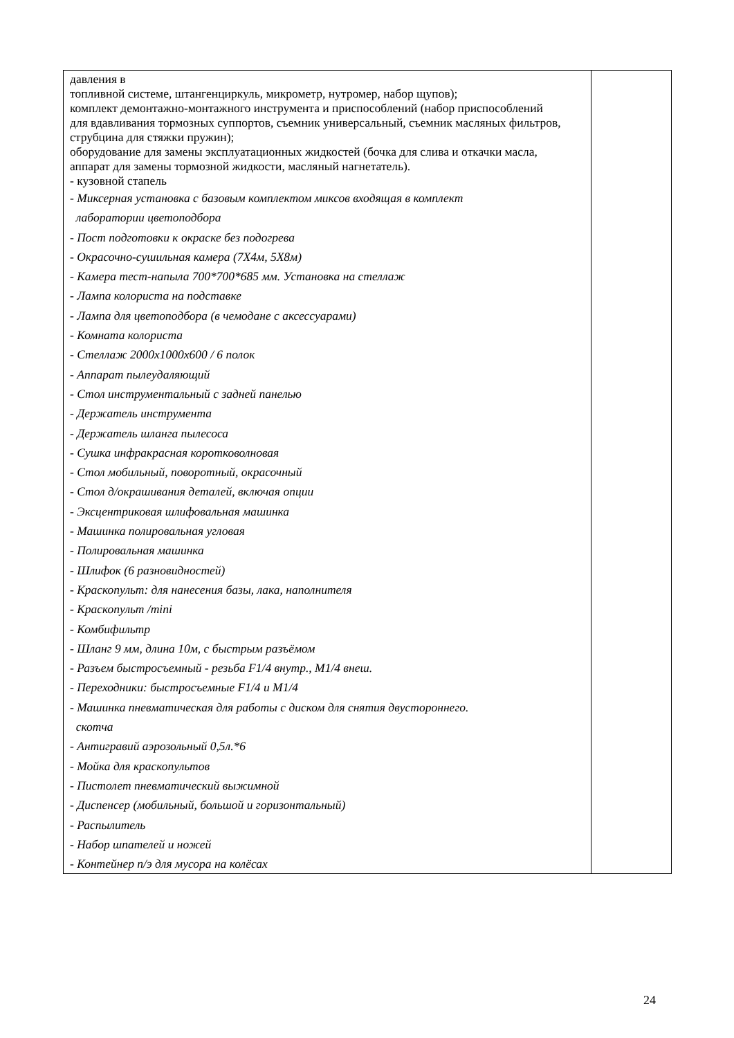| давления в топливной системе, штангенциркуль, микрометр, нутромер, набор щупов); комплект демонтажно-монтажного инструмента и приспособлений (набор приспособлений для вдавливания тормозных суппортов, съемник универсальный, съемник масляных фильтров, струбцина для стяжки пружин); оборудование для замены эксплуатационных жидкостей (бочка для слива и откачки масла, аппарат для замены тормозной жидкости, масляный нагнетатель). - кузовной стапель - Миксерная установка с базовым комплектом миксов входящая в комплект лаборатории цветоподбора - Пост подготовки к окраске без подогрева - Окрасочно-сушильная камера (7Х4м, 5Х8м) - Камера тест-напыла 700*700*685 мм. Установка на стеллаж - Лампа колориста на подставке - Лампа для цветоподбора (в чемодане с аксессуарами) - Комната колориста - Стеллаж 2000x1000x600 / 6 полок - Аппарат пылеудаляющий - Стол инструментальный с задней панелью - Держатель инструмента - Держатель шланга пылесоса - Сушка инфракрасная коротковолновая - Стол мобильный, поворотный, окрасочный - Стол д/окрашивания деталей, включая опции - Эксцентриковая шлифовальная машинка - Машинка полировальная угловая - Полировальная машинка - Шлифок (6 разновидностей) - Краскопульт: для нанесения базы, лака, наполнителя - Краскопульт /mini - Комбифильтр - Шланг 9 мм, длина 10м, с быстрым разъёмом - Разъем быстросъемный - резьба F1/4 внутр., M1/4 внеш. - Переходники: быстросъемные F1/4 и M1/4 - Машинка пневматическая для работы с диском для снятия двустороннего. скотча - Антигравий аэрозольный 0,5л.*6 - Мойка для краскопультов - Пистолет пневматический выжимной - Диспенсер (мобильный, большой и горизонтальный) - Распылитель - Набор шпателей и ножей - Контейнер п/э для мусора на колёсах | |
24